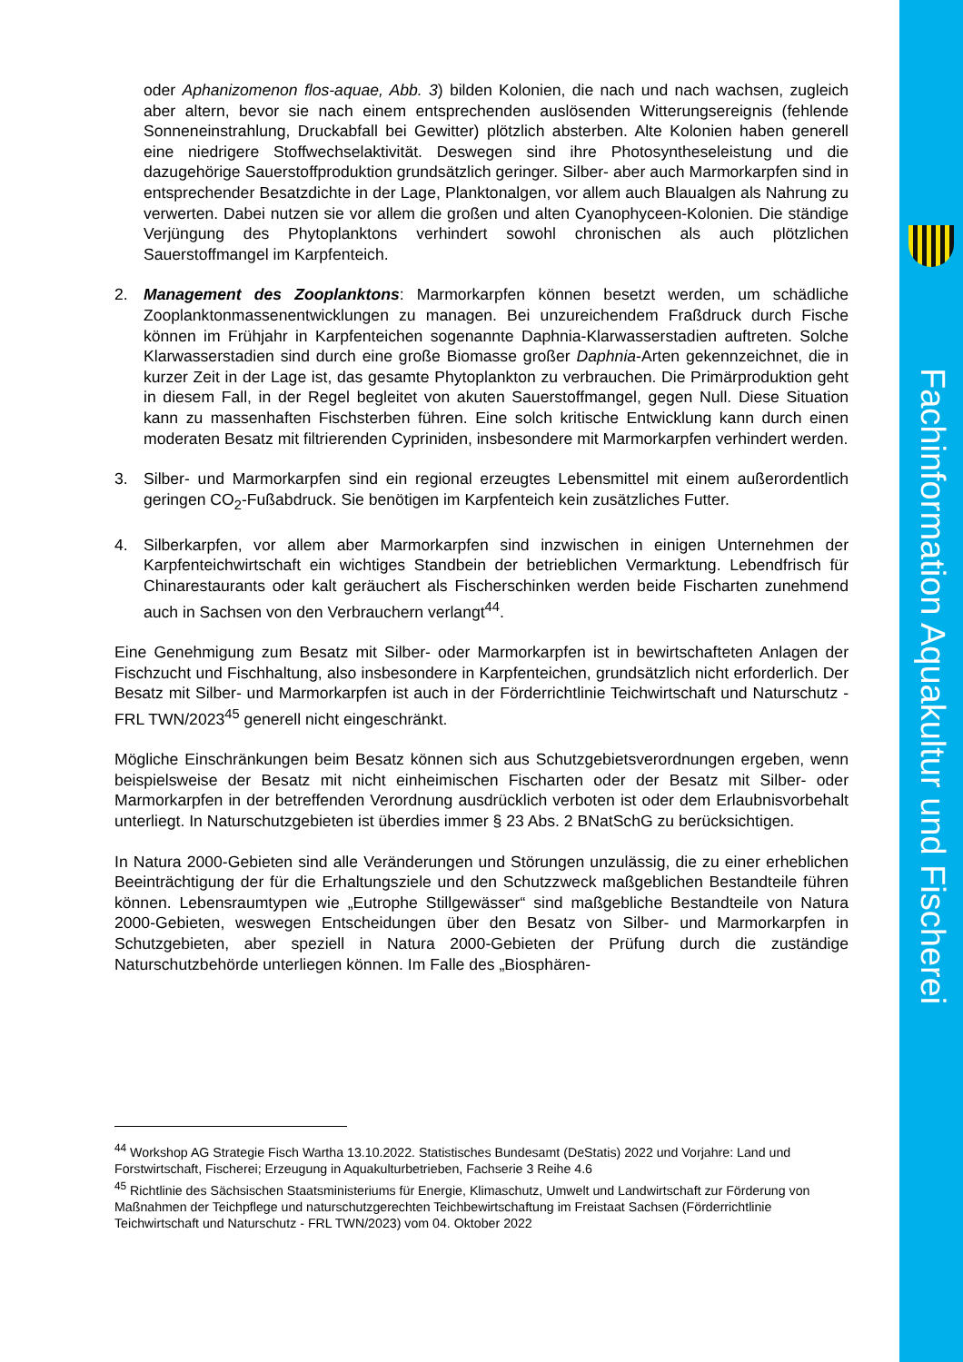oder Aphanizomenon flos-aquae, Abb. 3) bilden Kolonien, die nach und nach wachsen, zugleich aber altern, bevor sie nach einem entsprechenden auslösenden Witterungsereignis (fehlende Sonneneinstrahlung, Druckabfall bei Gewitter) plötzlich absterben. Alte Kolonien haben generell eine niedrigere Stoffwechselaktivität. Deswegen sind ihre Photosyntheseleistung und die dazugehörige Sauerstoffproduktion grundsätzlich geringer. Silber- aber auch Marmorkarpfen sind in entsprechender Besatzdichte in der Lage, Planktonalgen, vor allem auch Blaualgen als Nahrung zu verwerten. Dabei nutzen sie vor allem die großen und alten Cyanophyceen-Kolonien. Die ständige Verjüngung des Phytoplanktons verhindert sowohl chronischen als auch plötzlichen Sauerstoffmangel im Karpfenteich.
2. Management des Zooplanktons: Marmorkarpfen können besetzt werden, um schädliche Zooplanktonmassenentwicklungen zu managen. Bei unzureichendem Fraßdruck durch Fische können im Frühjahr in Karpfenteichen sogenannte Daphnia-Klarwasserstadien auftreten. Solche Klarwasserstadien sind durch eine große Biomasse großer Daphnia-Arten gekennzeichnet, die in kurzer Zeit in der Lage ist, das gesamte Phytoplankton zu verbrauchen. Die Primärproduktion geht in diesem Fall, in der Regel begleitet von akuten Sauerstoffmangel, gegen Null. Diese Situation kann zu massenhaften Fischsterben führen. Eine solch kritische Entwicklung kann durch einen moderaten Besatz mit filtrierenden Cypriniden, insbesondere mit Marmorkarpfen verhindert werden.
3. Silber- und Marmorkarpfen sind ein regional erzeugtes Lebensmittel mit einem außerordentlich geringen CO<sub>2</sub>-Fußabdruck. Sie benötigen im Karpfenteich kein zusätzliches Futter.
4. Silberkarpfen, vor allem aber Marmorkarpfen sind inzwischen in einigen Unternehmen der Karpfenteichwirtschaft ein wichtiges Standbein der betrieblichen Vermarktung. Lebendfrisch für Chinarestaurants oder kalt geräuchert als Fischerschinken werden beide Fischarten zunehmend auch in Sachsen von den Verbrauchern verlangt<sup>44</sup>.
Eine Genehmigung zum Besatz mit Silber- oder Marmorkarpfen ist in bewirtschafteten Anlagen der Fischzucht und Fischhaltung, also insbesondere in Karpfenteichen, grundsätzlich nicht erforderlich. Der Besatz mit Silber- und Marmorkarpfen ist auch in der Förderrichtlinie Teichwirtschaft und Naturschutz - FRL TWN/2023<sup>45</sup> generell nicht eingeschränkt.
Mögliche Einschränkungen beim Besatz können sich aus Schutzgebietsverordnungen ergeben, wenn beispielsweise der Besatz mit nicht einheimischen Fischarten oder der Besatz mit Silber- oder Marmorkarpfen in der betreffenden Verordnung ausdrücklich verboten ist oder dem Erlaubnisvorbehalt unterliegt. In Naturschutzgebieten ist überdies immer § 23 Abs. 2 BNatSchG zu berücksichtigen.
In Natura 2000-Gebieten sind alle Veränderungen und Störungen unzulässig, die zu einer erheblichen Beeinträchtigung der für die Erhaltungsziele und den Schutzzweck maßgeblichen Bestandteile führen können. Lebensraumtypen wie „Eutrophe Stillgewässer“ sind maßgebliche Bestandteile von Natura 2000-Gebieten, weswegen Entscheidungen über den Besatz von Silber- und Marmorkarpfen in Schutzgebieten, aber speziell in Natura 2000-Gebieten der Prüfung durch die zuständige Naturschutzbehörde unterliegen können. Im Falle des „Biosphären-
<sup>44</sup> Workshop AG Strategie Fisch Wartha 13.10.2022. Statistisches Bundesamt (DeStatis) 2022 und Vorjahre: Land und Forstwirtschaft, Fischerei; Erzeugung in Aquakulturbetrieben, Fachserie 3 Reihe 4.6
<sup>45</sup> Richtlinie des Sächsischen Staatsministeriums für Energie, Klimaschutz, Umwelt und Landwirtschaft zur Förderung von Maßnahmen der Teichpflege und naturschutzgerechten Teichbewirtschaftung im Freistaat Sachsen (Förderrichtlinie Teichwirtschaft und Naturschutz - FRL TWN/2023) vom 04. Oktober 2022
Fachinformation Aquakultur und Fischerei